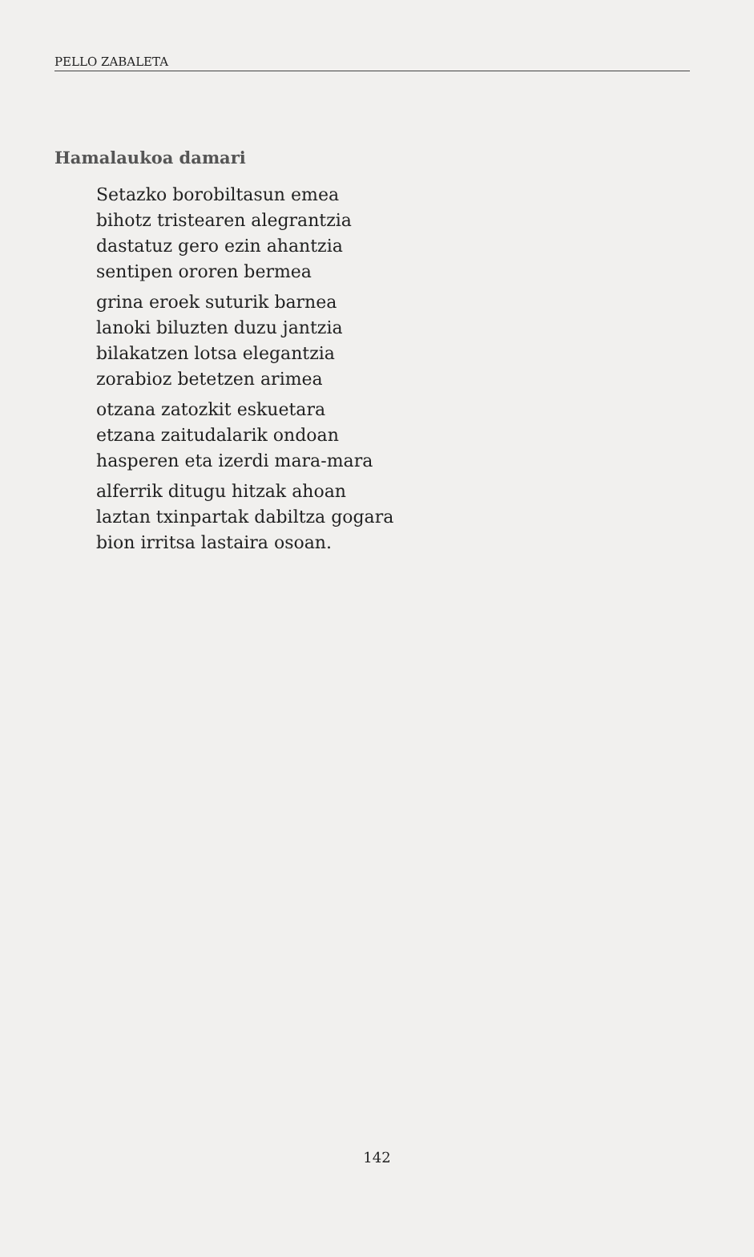PELLO ZABALETA
Hamalaukoa damari
Setazko borobiltasun emea
bihotz tristearen alegrantzia
dastatuz gero ezin ahantzia
sentipen ororen bermea
grina eroek suturik barnea
lanoki biluzten duzu jantzia
bilakatzen lotsa elegantzia
zorabioz betetzen arimea
otzana zatozkit eskuetara
etzana zaitudalarik ondoan
hasperen eta izerdi mara-mara
alferrik ditugu hitzak ahoan
laztan txinpartak dabiltza gogara
bion irritsa lastaira osoan.
142